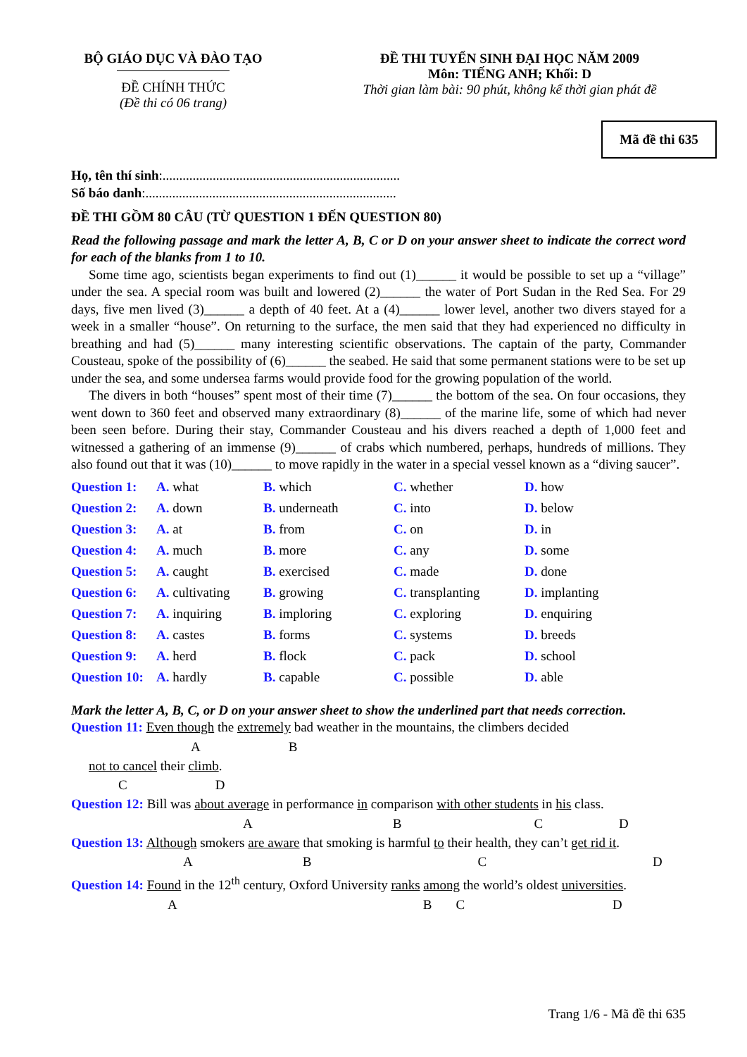BỘ GIÁO DỤC VÀ ĐÀO TẠO
ĐỀ CHÍNH THỨC
(Đề thi có 06 trang)
ĐỀ THI TUYỂN SINH ĐẠI HỌC NĂM 2009
Môn: TIẾNG ANH; Khối: D
Thời gian làm bài: 90 phút, không kể thời gian phát đề
Mã đề thi 635
Họ, tên thí sinh:.......................................................................
Số báo danh:...........................................................................
ĐỀ THI GỒM 80 CÂU (TỪ QUESTION 1 ĐẾN QUESTION 80)
Read the following passage and mark the letter A, B, C or D on your answer sheet to indicate the correct word for each of the blanks from 1 to 10.
Some time ago, scientists began experiments to find out (1)______ it would be possible to set up a “village” under the sea. A special room was built and lowered (2)______ the water of Port Sudan in the Red Sea. For 29 days, five men lived (3)______ a depth of 40 feet. At a (4)______ lower level, another two divers stayed for a week in a smaller “house”. On returning to the surface, the men said that they had experienced no difficulty in breathing and had (5)______ many interesting scientific observations. The captain of the party, Commander Cousteau, spoke of the possibility of (6)______ the seabed. He said that some permanent stations were to be set up under the sea, and some undersea farms would provide food for the growing population of the world.
The divers in both “houses” spent most of their time (7)______ the bottom of the sea. On four occasions, they went down to 360 feet and observed many extraordinary (8)______ of the marine life, some of which had never been seen before. During their stay, Commander Cousteau and his divers reached a depth of 1,000 feet and witnessed a gathering of an immense (9)______ of crabs which numbered, perhaps, hundreds of millions. They also found out that it was (10)______ to move rapidly in the water in a special vessel known as a “diving saucer”.
| Question 1: | A. what | B. which | C. whether | D. how |
| Question 2: | A. down | B. underneath | C. into | D. below |
| Question 3: | A. at | B. from | C. on | D. in |
| Question 4: | A. much | B. more | C. any | D. some |
| Question 5: | A. caught | B. exercised | C. made | D. done |
| Question 6: | A. cultivating | B. growing | C. transplanting | D. implanting |
| Question 7: | A. inquiring | B. imploring | C. exploring | D. enquiring |
| Question 8: | A. castes | B. forms | C. systems | D. breeds |
| Question 9: | A. herd | B. flock | C. pack | D. school |
| Question 10: | A. hardly | B. capable | C. possible | D. able |
Mark the letter A, B, C, or D on your answer sheet to show the underlined part that needs correction.
Question 11: Even though the extremely bad weather in the mountains, the climbers decided
AB
not to cancel their climb.
CD
Question 12: Bill was about average in performance in comparison with other students in his class.
ABCD
Question 13: Although smokers are aware that smoking is harmful to their health, they can’t get rid it.
ABCD
Question 14: Found in the 12<sup>th</sup> century, Oxford University ranks among the world’s oldest universities.
ABCD
Trang 1/6 - Mã đề thi 635